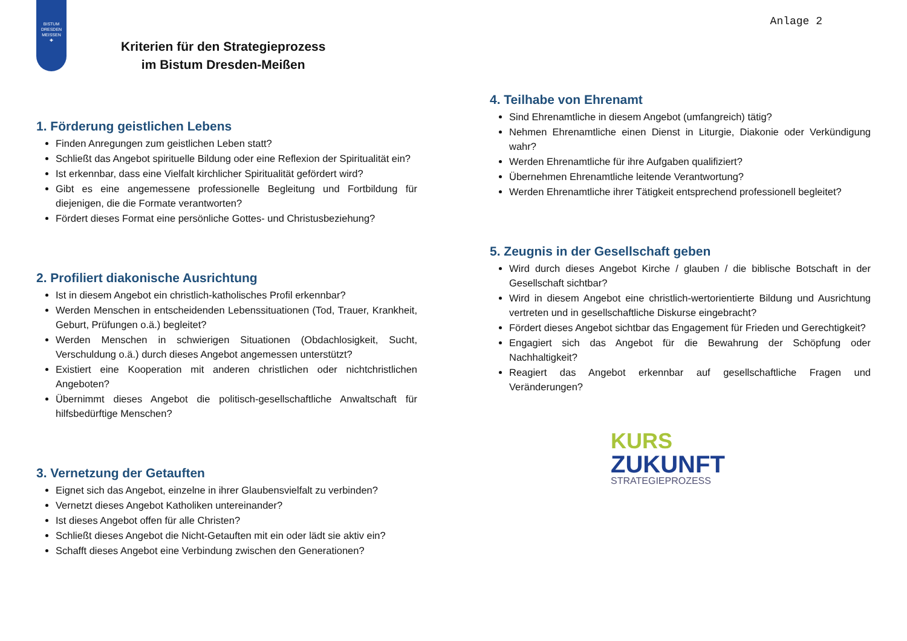BISTUM
DRESDEN
MEISSEN
✚
Kriterien für den Strategieprozess
im Bistum Dresden-Meißen
1. Förderung geistlichen Lebens
Finden Anregungen zum geistlichen Leben statt?
Schließt das Angebot spirituelle Bildung oder eine Reflexion der Spiritualität ein?
Ist erkennbar, dass eine Vielfalt kirchlicher Spiritualität gefördert wird?
Gibt es eine angemessene professionelle Begleitung und Fortbildung für diejenigen, die die Formate verantworten?
Fördert dieses Format eine persönliche Gottes- und Christusbeziehung?
2. Profiliert diakonische Ausrichtung
Ist in diesem Angebot ein christlich-katholisches Profil erkennbar?
Werden Menschen in entscheidenden Lebenssituationen (Tod, Trauer, Krankheit, Geburt, Prüfungen o.ä.) begleitet?
Werden Menschen in schwierigen Situationen (Obdachlosigkeit, Sucht, Verschuldung o.ä.) durch dieses Angebot angemessen unterstützt?
Existiert eine Kooperation mit anderen christlichen oder nichtchristlichen Angeboten?
Übernimmt dieses Angebot die politisch-gesellschaftliche Anwaltschaft für hilfsbedürftige Menschen?
3. Vernetzung der Getauften
Eignet sich das Angebot, einzelne in ihrer Glaubensvielfalt zu verbinden?
Vernetzt dieses Angebot Katholiken untereinander?
Ist dieses Angebot offen für alle Christen?
Schließt dieses Angebot die Nicht-Getauften mit ein oder lädt sie aktiv ein?
Schafft dieses Angebot eine Verbindung zwischen den Generationen?
Anlage 2
4. Teilhabe von Ehrenamt
Sind Ehrenamtliche in diesem Angebot (umfangreich) tätig?
Nehmen Ehrenamtliche einen Dienst in Liturgie, Diakonie oder Verkündigung wahr?
Werden Ehrenamtliche für ihre Aufgaben qualifiziert?
Übernehmen Ehrenamtliche leitende Verantwortung?
Werden Ehrenamtliche ihrer Tätigkeit entsprechend professionell begleitet?
5. Zeugnis in der Gesellschaft geben
Wird durch dieses Angebot Kirche / glauben / die biblische Botschaft in der Gesellschaft sichtbar?
Wird in diesem Angebot eine christlich-wertorientierte Bildung und Ausrichtung vertreten und in gesellschaftliche Diskurse eingebracht?
Fördert dieses Angebot sichtbar das Engagement für Frieden und Gerechtigkeit?
Engagiert sich das Angebot für die Bewahrung der Schöpfung oder Nachhaltigkeit?
Reagiert das Angebot erkennbar auf gesellschaftliche Fragen und Veränderungen?
KURS
ZUKUNFT
STRATEGIEPROZESS